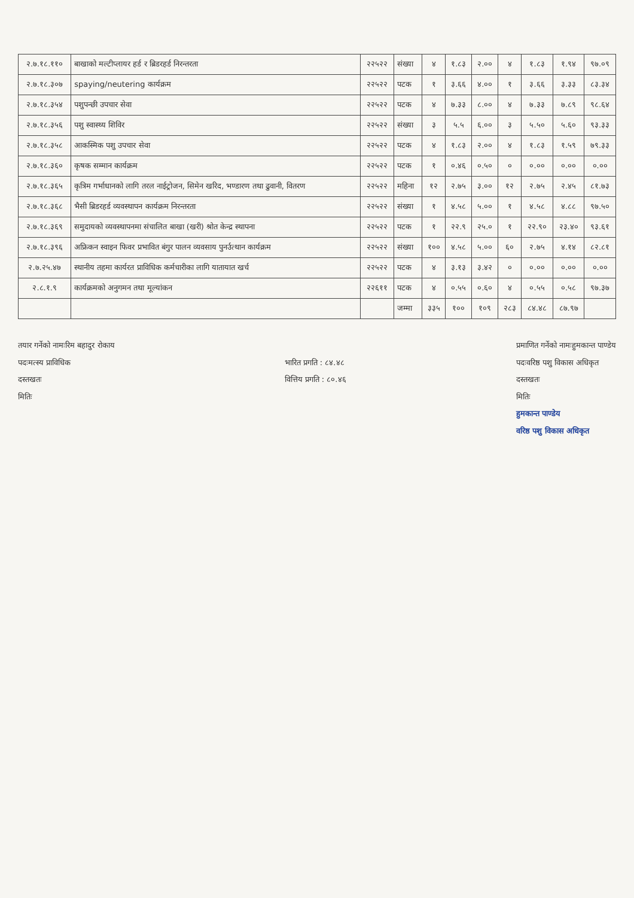| २.७.१८.११० | बाखाको मल्टीप्लायर हर्ड र ब्रिडरहर्ड निरन्तरता | २२५२२ | संख्या | ४ | १.८३ | २.०० | ४ | १.८३ | १.९४ | ९७.०९ |
| २.७.१८.३०७ | spaying/neutering कार्यक्रम | २२५२२ | पटक | १ | ३.६६ | ४.०० | १ | ३.६६ | ३.३३ | ८३.३४ |
| २.७.१८.३५४ | पशुपन्छी उपचार सेवा | २२५२२ | पटक | ४ | ७.३३ | ८.०० | ४ | ७.३३ | ७.८९ | ९८.६४ |
| २.७.१८.३५६ | पशु स्वास्थ्य शिविर | २२५२२ | संख्या | ३ | ५.५ | ६.०० | ३ | ५.५० | ५.६० | ९३.३३ |
| २.७.१८.३५८ | आकस्मिक पशु उपचार सेवा | २२५२२ | पटक | ४ | १.८३ | २.०० | ४ | १.८३ | १.५९ | ७९.३३ |
| २.७.१८.३६० | कृषक सम्मान कार्यक्रम | २२५२२ | पटक | १ | ०.४६ | ०.५० | ० | ०.०० | ०.०० | ०.०० |
| २.७.१८.३६५ | कृत्रिम गर्भाधानको लागि तरल नाईट्रोजन, सिमेन खरिद, भण्डारण तथा ढुवानी, वितरण | २२५२२ | महिना | १२ | २.७५ | ३.०० | १२ | २.७५ | २.४५ | ८१.७३ |
| २.७.१८.३६८ | भैसी ब्रिडरहर्ड व्यवस्थापन कार्यक्रम निरन्तरता | २२५२२ | संख्या | १ | ४.५८ | ५.०० | १ | ४.५८ | ४.८८ | ९७.५० |
| २.७.१८.३६९ | समुदायको व्यवस्थापनमा संचालित बाखा (खरी) श्रोत केन्द्र स्थापना | २२५२२ | पटक | १ | २२.९ | २५.० | १ | २२.९० | २३.४० | ९३.६१ |
| २.७.१८.३९६ | अफ्रिकन स्वाइन फिवर प्रभावित बंगुर पालन व्यवसाय पुनर्उत्थान कार्यक्रम | २२५२२ | संख्या | १०० | ४.५८ | ५.०० | ६० | २.७५ | ४.१४ | ८२.८१ |
| २.७.२५.४७ | स्थानीय तहमा कार्यरत प्राविधिक कर्मचारीका लागि यातायात खर्च | २२५२२ | पटक | ४ | ३.१३ | ३.४२ | ० | ०.०० | ०.०० | ०.०० |
| २.८.१.९ | कार्यक्रमको अनुगमन तथा मूल्यांकन | २२६११ | पटक | ४ | ०.५५ | ०.६० | ४ | ०.५५ | ०.५८ | ९७.३७ |
| | | | जम्मा | ३३५ | १०० | १०९ | २८३ | ८४.४८ | ८७.९७ | |
तयार गर्नेको नामःरिम बहादुर रोकाय
पदःमत्स्य प्राविधिक
दस्तखतः
मितिः
भारित प्रगति : ८४.४८
वित्तिय प्रगति : ८०.४६
प्रमाणित गर्नेको नामःहुमकान्त पाण्डेय
पदःवरिष्ठ पशु विकास अधिकृत
दस्तखतः
मितिः
हुमकान्त पाण्डेय
वरिष्ठ पशु विकास अधिकृत